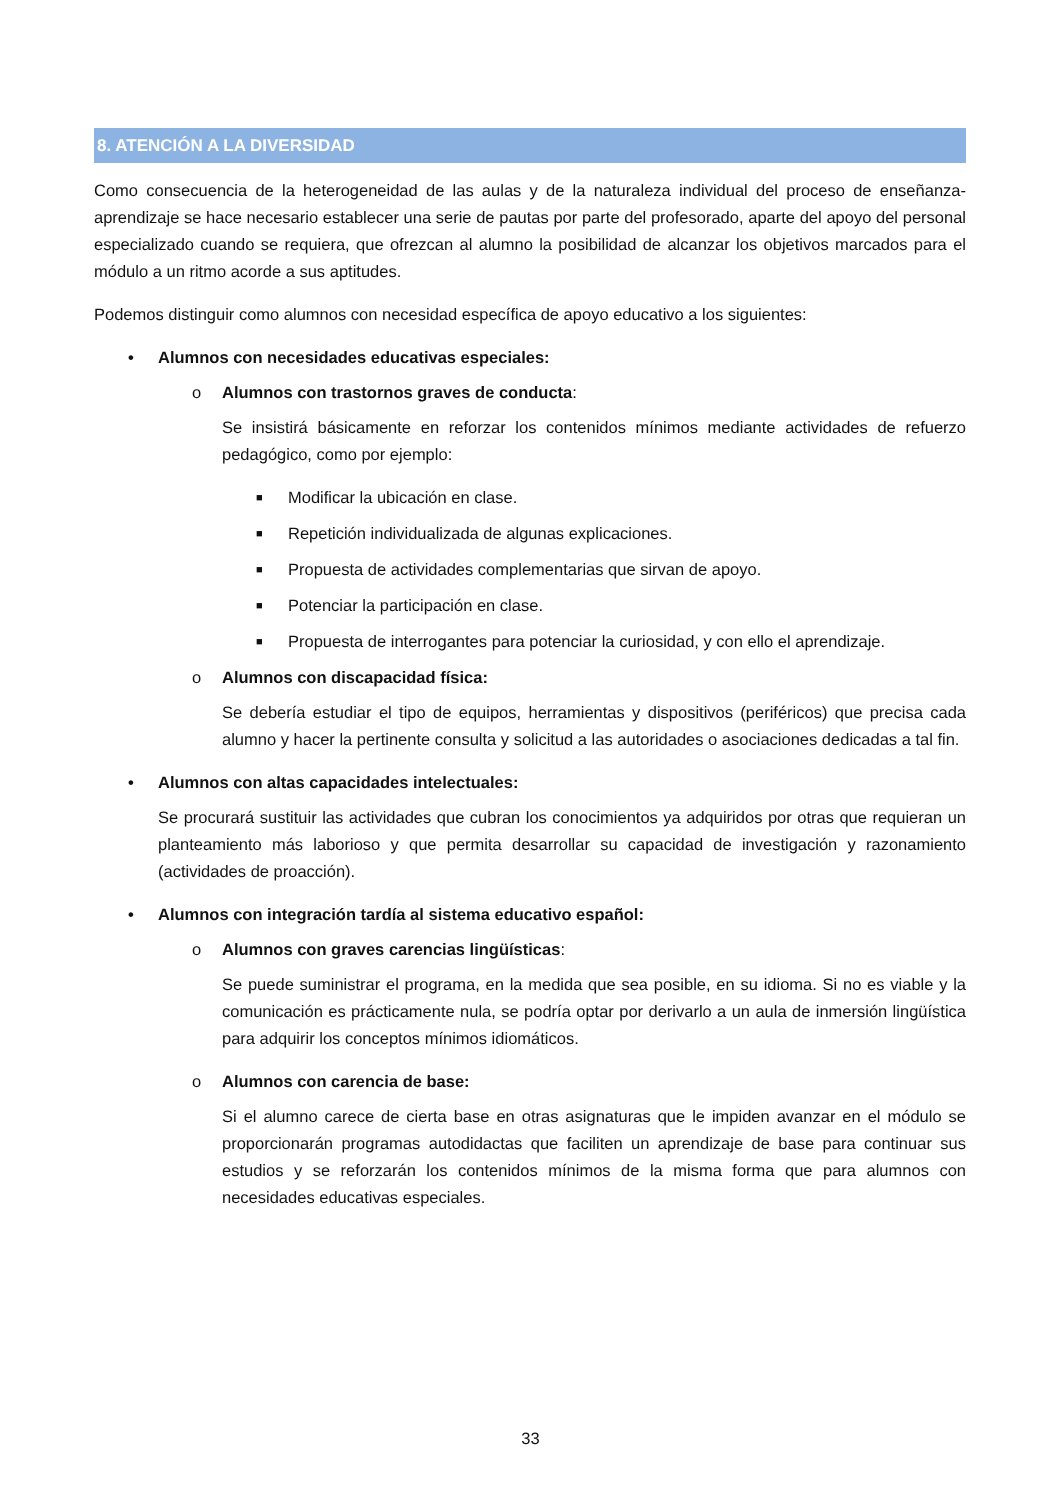8. ATENCIÓN A LA DIVERSIDAD
Como consecuencia de la heterogeneidad de las aulas y de la naturaleza individual del proceso de enseñanza-aprendizaje se hace necesario establecer una serie de pautas por parte del profesorado, aparte del apoyo del personal especializado cuando se requiera, que ofrezcan al alumno la posibilidad de alcanzar los objetivos marcados para el módulo a un ritmo acorde a sus aptitudes.
Podemos distinguir como alumnos con necesidad específica de apoyo educativo a los siguientes:
• Alumnos con necesidades educativas especiales:
o Alumnos con trastornos graves de conducta:
Se insistirá básicamente en reforzar los contenidos mínimos mediante actividades de refuerzo pedagógico, como por ejemplo:
■ Modificar la ubicación en clase.
■ Repetición individualizada de algunas explicaciones.
■ Propuesta de actividades complementarias que sirvan de apoyo.
■ Potenciar la participación en clase.
■ Propuesta de interrogantes para potenciar la curiosidad, y con ello el aprendizaje.
o Alumnos con discapacidad física:
Se debería estudiar el tipo de equipos, herramientas y dispositivos (periféricos) que precisa cada alumno y hacer la pertinente consulta y solicitud a las autoridades o asociaciones dedicadas a tal fin.
• Alumnos con altas capacidades intelectuales:
Se procurará sustituir las actividades que cubran los conocimientos ya adquiridos por otras que requieran un planteamiento más laborioso y que permita desarrollar su capacidad de investigación y razonamiento (actividades de proacción).
• Alumnos con integración tardía al sistema educativo español:
o Alumnos con graves carencias lingüísticas:
Se puede suministrar el programa, en la medida que sea posible, en su idioma. Si no es viable y la comunicación es prácticamente nula, se podría optar por derivarlo a un aula de inmersión lingüística para adquirir los conceptos mínimos idiomáticos.
o Alumnos con carencia de base:
Si el alumno carece de cierta base en otras asignaturas que le impiden avanzar en el módulo se proporcionarán programas autodidactas que faciliten un aprendizaje de base para continuar sus estudios y se reforzarán los contenidos mínimos de la misma forma que para alumnos con necesidades educativas especiales.
33